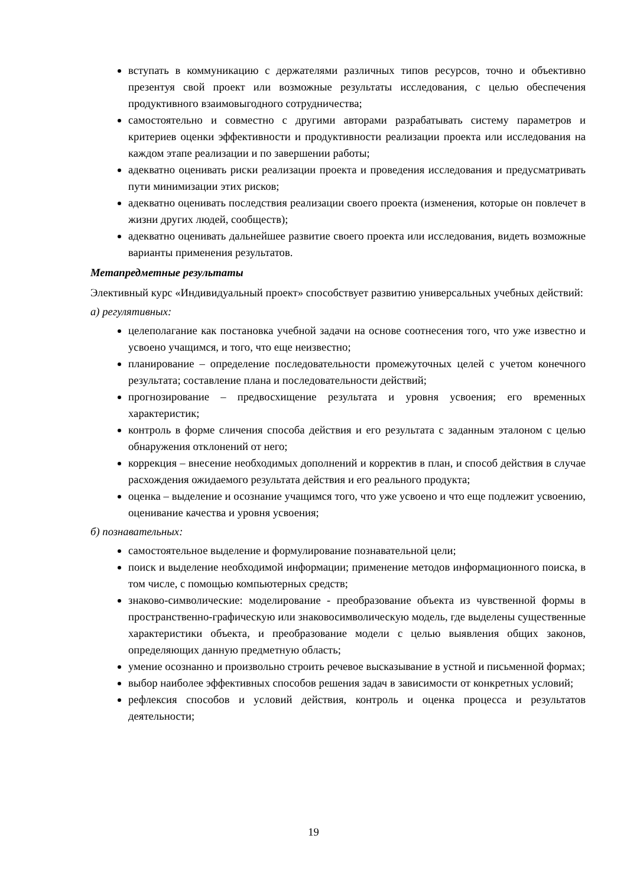вступать в коммуникацию с держателями различных типов ресурсов, точно и объективно презентуя свой проект или возможные результаты исследования, с целью обеспечения продуктивного взаимовыгодного сотрудничества;
самостоятельно и совместно с другими авторами разрабатывать систему параметров и критериев оценки эффективности и продуктивности реализации проекта или исследования на каждом этапе реализации и по завершении работы;
адекватно оценивать риски реализации проекта и проведения исследования и предусматривать пути минимизации этих рисков;
адекватно оценивать последствия реализации своего проекта (изменения, которые он повлечет в жизни других людей, сообществ);
адекватно оценивать дальнейшее развитие своего проекта или исследования, видеть возможные варианты применения результатов.
Метапредметные результаты
Элективный курс «Индивидуальный проект» способствует развитию универсальных учебных действий:
а) регулятивных:
целеполагание как постановка учебной задачи на основе соотнесения того, что уже известно и усвоено учащимся, и того, что еще неизвестно;
планирование – определение последовательности промежуточных целей с учетом конечного результата; составление плана и последовательности действий;
прогнозирование – предвосхищение результата и уровня усвоения; его временных характеристик;
контроль в форме сличения способа действия и его результата с заданным эталоном с целью обнаружения отклонений от него;
коррекция – внесение необходимых дополнений и корректив в план, и способ действия в случае расхождения ожидаемого результата действия и его реального продукта;
оценка – выделение и осознание учащимся того, что уже усвоено и что еще подлежит усвоению, оценивание качества и уровня усвоения;
б) познавательных:
самостоятельное выделение и формулирование познавательной цели;
поиск и выделение необходимой информации; применение методов информационного поиска, в том числе, с помощью компьютерных средств;
знаково-символические: моделирование - преобразование объекта из чувственной формы в пространственно-графическую или знаковосимволическую модель, где выделены существенные характеристики объекта, и преобразование модели с целью выявления общих законов, определяющих данную предметную область;
умение осознанно и произвольно строить речевое высказывание в устной и письменной формах;
выбор наиболее эффективных способов решения задач в зависимости от конкретных условий;
рефлексия способов и условий действия, контроль и оценка процесса и результатов деятельности;
19